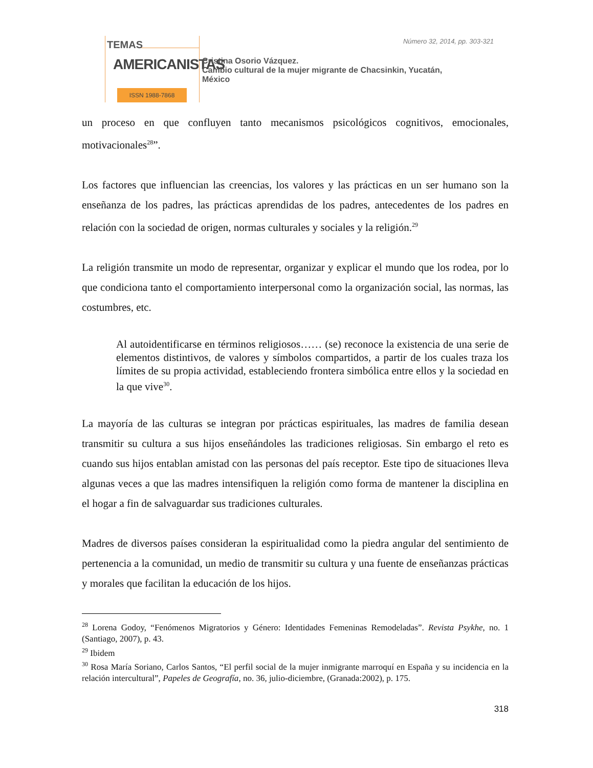TEMAS
AMERICANISTAS
ISSN 1988-7868
Número 32, 2014, pp. 303-321
Cristina Osorio Vázquez.
Cambio cultural de la mujer migrante de Chacsinkin, Yucatán,
México
un proceso en que confluyen tanto mecanismos psicológicos cognitivos, emocionales, motivacionales<sup>28</sup>”.
Los factores que influencian las creencias, los valores y las prácticas en un ser humano son la enseñanza de los padres, las prácticas aprendidas de los padres, antecedentes de los padres en relación con la sociedad de origen, normas culturales y sociales y la religión.<sup>29</sup>
La religión transmite un modo de representar, organizar y explicar el mundo que los rodea, por lo que condiciona tanto el comportamiento interpersonal como la organización social, las normas, las costumbres, etc.
Al autoidentificarse en términos religiosos…… (se) reconoce la existencia de una serie de elementos distintivos, de valores y símbolos compartidos, a partir de los cuales traza los límites de su propia actividad, estableciendo frontera simbólica entre ellos y la sociedad en la que vive<sup>30</sup>.
La mayoría de las culturas se integran por prácticas espirituales, las madres de familia desean transmitir su cultura a sus hijos enseñándoles las tradiciones religiosas. Sin embargo el reto es cuando sus hijos entablan amistad con las personas del país receptor. Este tipo de situaciones lleva algunas veces a que las madres intensifiquen la religión como forma de mantener la disciplina en el hogar a fin de salvaguardar sus tradiciones culturales.
Madres de diversos países consideran la espiritualidad como la piedra angular del sentimiento de pertenencia a la comunidad, un medio de transmitir su cultura y una fuente de enseñanzas prácticas y morales que facilitan la educación de los hijos.
<sup>28</sup> Lorena Godoy, “Fenómenos Migratorios y Género: Identidades Femeninas Remodeladas”. Revista Psykhe, no. 1 (Santiago, 2007), p. 43.
<sup>29</sup> Ibidem
<sup>30</sup> Rosa María Soriano, Carlos Santos, “El perfil social de la mujer inmigrante marroquí en España y su incidencia en la relación intercultural”, Papeles de Geografía, no. 36, julio-diciembre, (Granada:2002), p. 175.
318